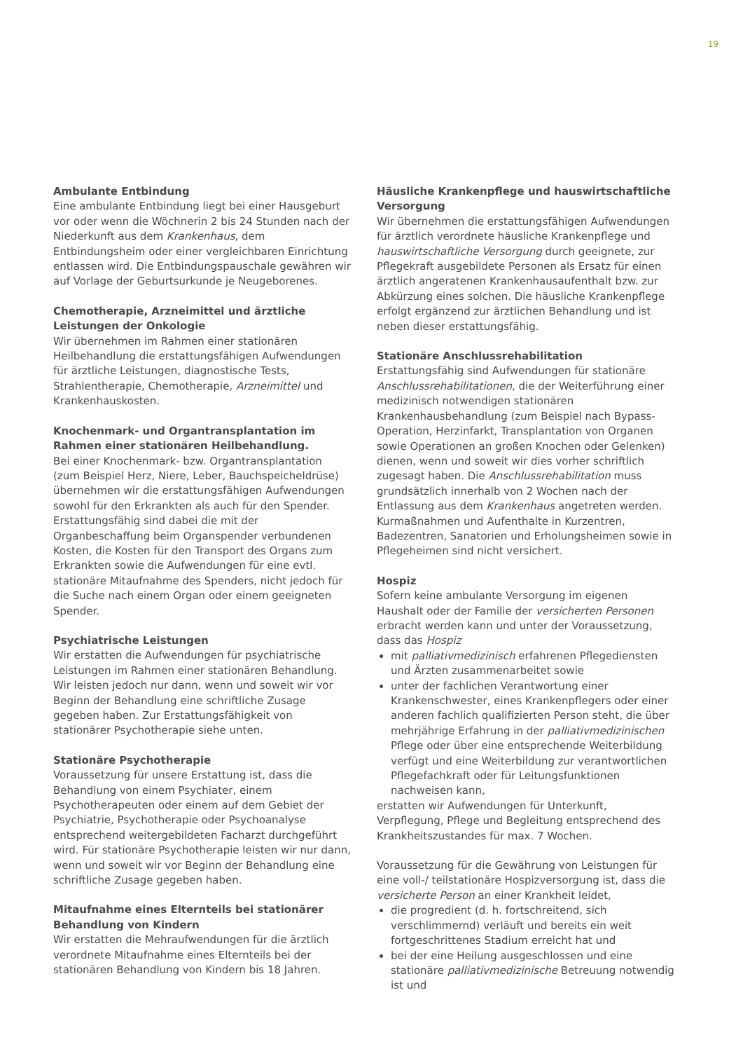19
Ambulante Entbindung
Eine ambulante Entbindung liegt bei einer Hausgeburt vor oder wenn die Wöchnerin 2 bis 24 Stunden nach der Niederkunft aus dem Krankenhaus, dem Entbindungsheim oder einer vergleichbaren Einrichtung entlassen wird. Die Entbindungspauschale gewähren wir auf Vorlage der Geburtsurkunde je Neugeborenes.
Chemotherapie, Arzneimittel und ärztliche Leistungen der Onkologie
Wir übernehmen im Rahmen einer stationären Heilbehandlung die erstattungsfähigen Aufwendungen für ärztliche Leistungen, diagnostische Tests, Strahlentherapie, Chemotherapie, Arzneimittel und Krankenhauskosten.
Knochenmark- und Organtransplantation im Rahmen einer stationären Heilbehandlung.
Bei einer Knochenmark- bzw. Organtransplantation (zum Beispiel Herz, Niere, Leber, Bauchspeicheldrüse) übernehmen wir die erstattungsfähigen Aufwendungen sowohl für den Erkrankten als auch für den Spender. Erstattungsfähig sind dabei die mit der Organbeschaffung beim Organspender verbundenen Kosten, die Kosten für den Transport des Organs zum Erkrankten sowie die Aufwendungen für eine evtl. stationäre Mitaufnahme des Spenders, nicht jedoch für die Suche nach einem Organ oder einem geeigneten Spender.
Psychiatrische Leistungen
Wir erstatten die Aufwendungen für psychiatrische Leistungen im Rahmen einer stationären Behandlung. Wir leisten jedoch nur dann, wenn und soweit wir vor Beginn der Behandlung eine schriftliche Zusage gegeben haben. Zur Erstattungsfähigkeit von stationärer Psychotherapie siehe unten.
Stationäre Psychotherapie
Voraussetzung für unsere Erstattung ist, dass die Behandlung von einem Psychiater, einem Psychotherapeuten oder einem auf dem Gebiet der Psychiatrie, Psychotherapie oder Psychoanalyse entsprechend weitergebildeten Facharzt durchgeführt wird. Für stationäre Psychotherapie leisten wir nur dann, wenn und soweit wir vor Beginn der Behandlung eine schriftliche Zusage gegeben haben.
Mitaufnahme eines Elternteils bei stationärer Behandlung von Kindern
Wir erstatten die Mehraufwendungen für die ärztlich verordnete Mitaufnahme eines Elternteils bei der stationären Behandlung von Kindern bis 18 Jahren.
Häusliche Krankenpflege und hauswirtschaftliche Versorgung
Wir übernehmen die erstattungsfähigen Aufwendungen für ärztlich verordnete häusliche Krankenpflege und hauswirtschaftliche Versorgung durch geeignete, zur Pflegekraft ausgebildete Personen als Ersatz für einen ärztlich angeratenen Krankenhausaufenthalt bzw. zur Abkürzung eines solchen. Die häusliche Krankenpflege erfolgt ergänzend zur ärztlichen Behandlung und ist neben dieser erstattungsfähig.
Stationäre Anschlussrehabilitation
Erstattungsfähig sind Aufwendungen für stationäre Anschlussrehabilitationen, die der Weiterführung einer medizinisch notwendigen stationären Krankenhausbehandlung (zum Beispiel nach Bypass-Operation, Herzinfarkt, Transplantation von Organen sowie Operationen an großen Knochen oder Gelenken) dienen, wenn und soweit wir dies vorher schriftlich zugesagt haben. Die Anschlussrehabilitation muss grundsätzlich innerhalb von 2 Wochen nach der Entlassung aus dem Krankenhaus angetreten werden. Kurmaßnahmen und Aufenthalte in Kurzentren, Badezentren, Sanatorien und Erholungsheimen sowie in Pflegeheimen sind nicht versichert.
Hospiz
Sofern keine ambulante Versorgung im eigenen Haushalt oder der Familie der versicherten Personen erbracht werden kann und unter der Voraussetzung, dass das Hospiz
mit palliativmedizinisch erfahrenen Pflegediensten und Ärzten zusammenarbeitet sowie
unter der fachlichen Verantwortung einer Krankenschwester, eines Krankenpflegers oder einer anderen fachlich qualifizierten Person steht, die über mehrjährige Erfahrung in der palliativmedizinischen Pflege oder über eine entsprechende Weiterbildung verfügt und eine Weiterbildung zur verantwortlichen Pflegefachkraft oder für Leitungsfunktionen nachweisen kann,
erstatten wir Aufwendungen für Unterkunft, Verpflegung, Pflege und Begleitung entsprechend des Krankheitszustandes für max. 7 Wochen.
Voraussetzung für die Gewährung von Leistungen für eine voll-/ teilstationäre Hospizversorgung ist, dass die versicherte Person an einer Krankheit leidet,
die progredient (d. h. fortschreitend, sich verschlimmernd) verläuft und bereits ein weit fortgeschrittenes Stadium erreicht hat und
bei der eine Heilung ausgeschlossen und eine stationäre palliativmedizinische Betreuung notwendig ist und